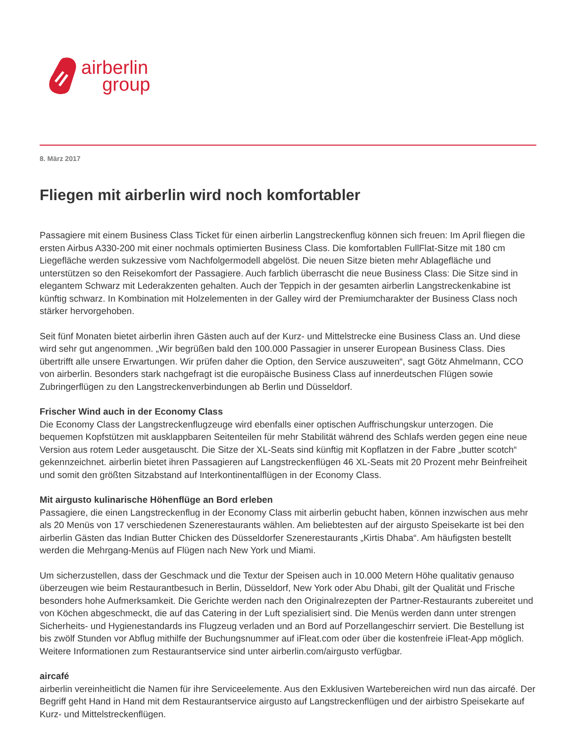airberlin
group
8. März 2017
Fliegen mit airberlin wird noch komfortabler
Passagiere mit einem Business Class Ticket für einen airberlin Langstreckenflug können sich freuen: Im April fliegen die ersten Airbus A330-200 mit einer nochmals optimierten Business Class. Die komfortablen FullFlat-Sitze mit 180 cm Liegefläche werden sukzessive vom Nachfolgermodell abgelöst. Die neuen Sitze bieten mehr Ablagefläche und unterstützen so den Reisekomfort der Passagiere. Auch farblich überrascht die neue Business Class: Die Sitze sind in elegantem Schwarz mit Lederakzenten gehalten. Auch der Teppich in der gesamten airberlin Langstreckenkabine ist künftig schwarz. In Kombination mit Holzelementen in der Galley wird der Premiumcharakter der Business Class noch stärker hervorgehoben.
Seit fünf Monaten bietet airberlin ihren Gästen auch auf der Kurz- und Mittelstrecke eine Business Class an. Und diese wird sehr gut angenommen. „Wir begrüßen bald den 100.000 Passagier in unserer European Business Class. Dies übertrifft alle unsere Erwartungen. Wir prüfen daher die Option, den Service auszuweiten“, sagt Götz Ahmelmann, CCO von airberlin. Besonders stark nachgefragt ist die europäische Business Class auf innerdeutschen Flügen sowie Zubringerflügen zu den Langstreckenverbindungen ab Berlin und Düsseldorf.
Frischer Wind auch in der Economy Class
Die Economy Class der Langstreckenflugzeuge wird ebenfalls einer optischen Auffrischungskur unterzogen. Die bequemen Kopfstützen mit ausklappbaren Seitenteilen für mehr Stabilität während des Schlafs werden gegen eine neue Version aus rotem Leder ausgetauscht. Die Sitze der XL-Seats sind künftig mit Kopflatzen in der Fabre „butter scotch“ gekennzeichnet. airberlin bietet ihren Passagieren auf Langstreckenflügen 46 XL-Seats mit 20 Prozent mehr Beinfreiheit und somit den größten Sitzabstand auf Interkontinentalflügen in der Economy Class.
Mit airgusto kulinarische Höhenflüge an Bord erleben
Passagiere, die einen Langstreckenflug in der Economy Class mit airberlin gebucht haben, können inzwischen aus mehr als 20 Menüs von 17 verschiedenen Szenerestaurants wählen. Am beliebtesten auf der airgusto Speisekarte ist bei den airberlin Gästen das Indian Butter Chicken des Düsseldorfer Szenerestaurants „Kirtis Dhaba“. Am häufigsten bestellt werden die Mehrgang-Menüs auf Flügen nach New York und Miami.
Um sicherzustellen, dass der Geschmack und die Textur der Speisen auch in 10.000 Metern Höhe qualitativ genauso überzeugen wie beim Restaurantbesuch in Berlin, Düsseldorf, New York oder Abu Dhabi, gilt der Qualität und Frische besonders hohe Aufmerksamkeit. Die Gerichte werden nach den Originalrezepten der Partner-Restaurants zubereitet und von Köchen abgeschmeckt, die auf das Catering in der Luft spezialisiert sind. Die Menüs werden dann unter strengen Sicherheits- und Hygienestandards ins Flugzeug verladen und an Bord auf Porzellangeschirr serviert. Die Bestellung ist bis zwölf Stunden vor Abflug mithilfe der Buchungsnummer auf iFleat.com oder über die kostenfreie iFleat-App möglich. Weitere Informationen zum Restaurantservice sind unter airberlin.com/airgusto verfügbar.
aircafé
airberlin vereinheitlicht die Namen für ihre Serviceelemente. Aus den Exklusiven Wartebereichen wird nun das aircafé. Der Begriff geht Hand in Hand mit dem Restaurantservice airgusto auf Langstreckenflügen und der airbistro Speisekarte auf Kurz- und Mittelstreckenflügen.